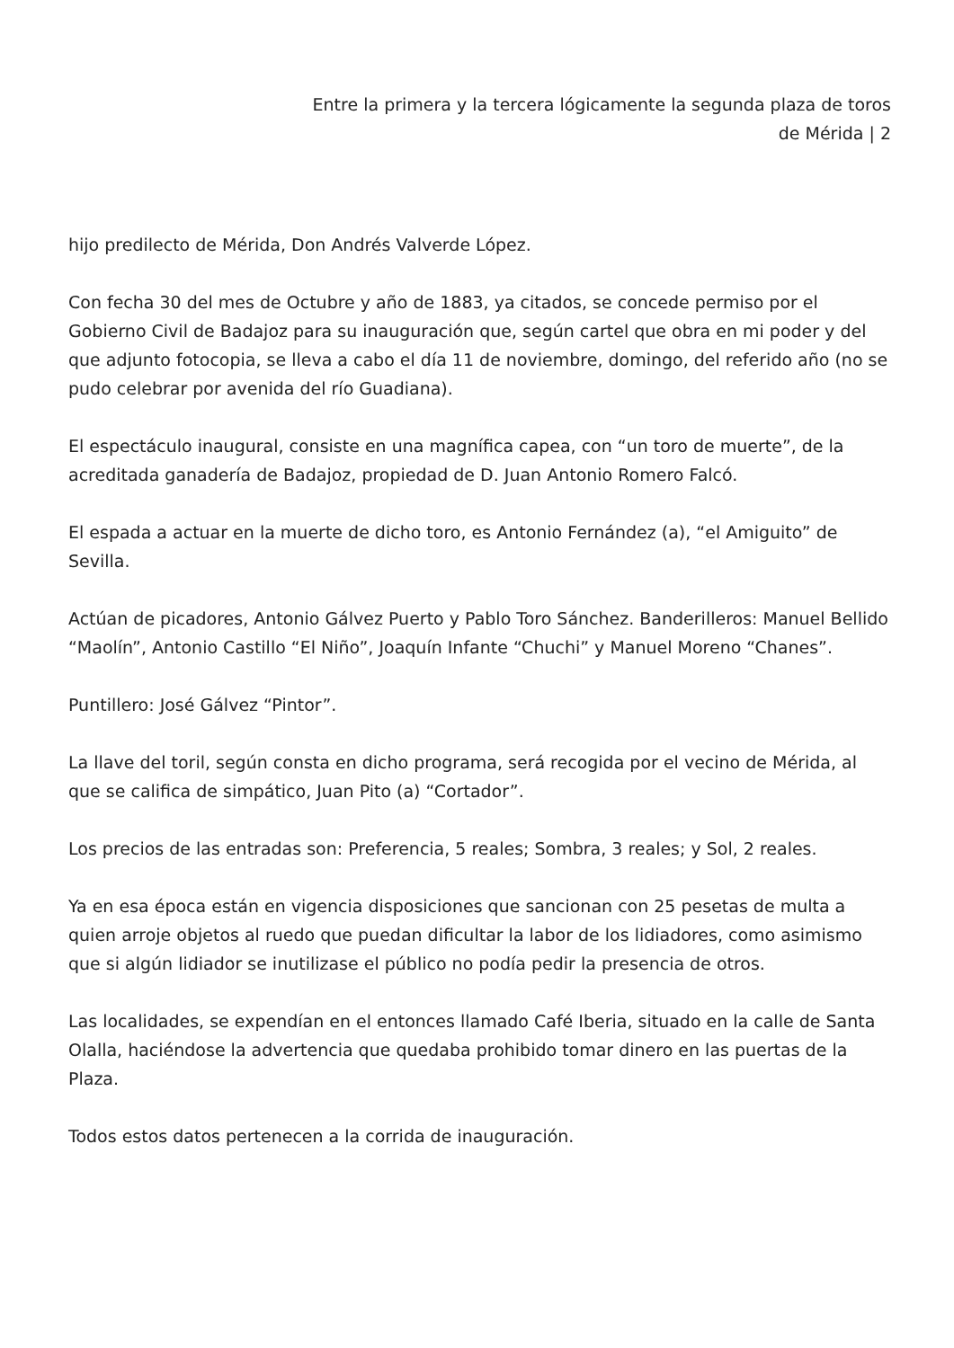Entre la primera y la tercera lógicamente la segunda plaza de toros
de Mérida | 2
hijo predilecto de Mérida, Don Andrés Valverde López.
Con fecha 30 del mes de Octubre y año de 1883, ya citados, se concede permiso por el Gobierno Civil de Badajoz para su inauguración que, según cartel que obra en mi poder y del que adjunto fotocopia, se lleva a cabo el día 11 de noviembre, domingo, del referido año (no se pudo celebrar por avenida del río Guadiana).
El espectáculo inaugural, consiste en una magnífica capea, con “un toro de muerte”, de la acreditada ganadería de Badajoz, propiedad de D. Juan Antonio Romero Falcó.
El espada a actuar en la muerte de dicho toro, es Antonio Fernández (a), “el Amiguito” de Sevilla.
Actúan de picadores, Antonio Gálvez Puerto y Pablo Toro Sánchez. Banderilleros: Manuel Bellido “Maolín”, Antonio Castillo “El Niño”, Joaquín Infante “Chuchi” y Manuel Moreno “Chanes”.
Puntillero: José Gálvez “Pintor”.
La llave del toril, según consta en dicho programa, será recogida por el vecino de Mérida, al que se califica de simpático, Juan Pito (a) “Cortador”.
Los precios de las entradas son: Preferencia, 5 reales; Sombra, 3 reales; y Sol, 2 reales.
Ya en esa época están en vigencia disposiciones que sancionan con 25 pesetas de multa a quien arroje objetos al ruedo que puedan dificultar la labor de los lidiadores, como asimismo que si algún lidiador se inutilizase el público no podía pedir la presencia de otros.
Las localidades, se expendían en el entonces llamado Café Iberia, situado en la calle de Santa Olalla, haciéndose la advertencia que quedaba prohibido tomar dinero en las puertas de la Plaza.
Todos estos datos pertenecen a la corrida de inauguración.